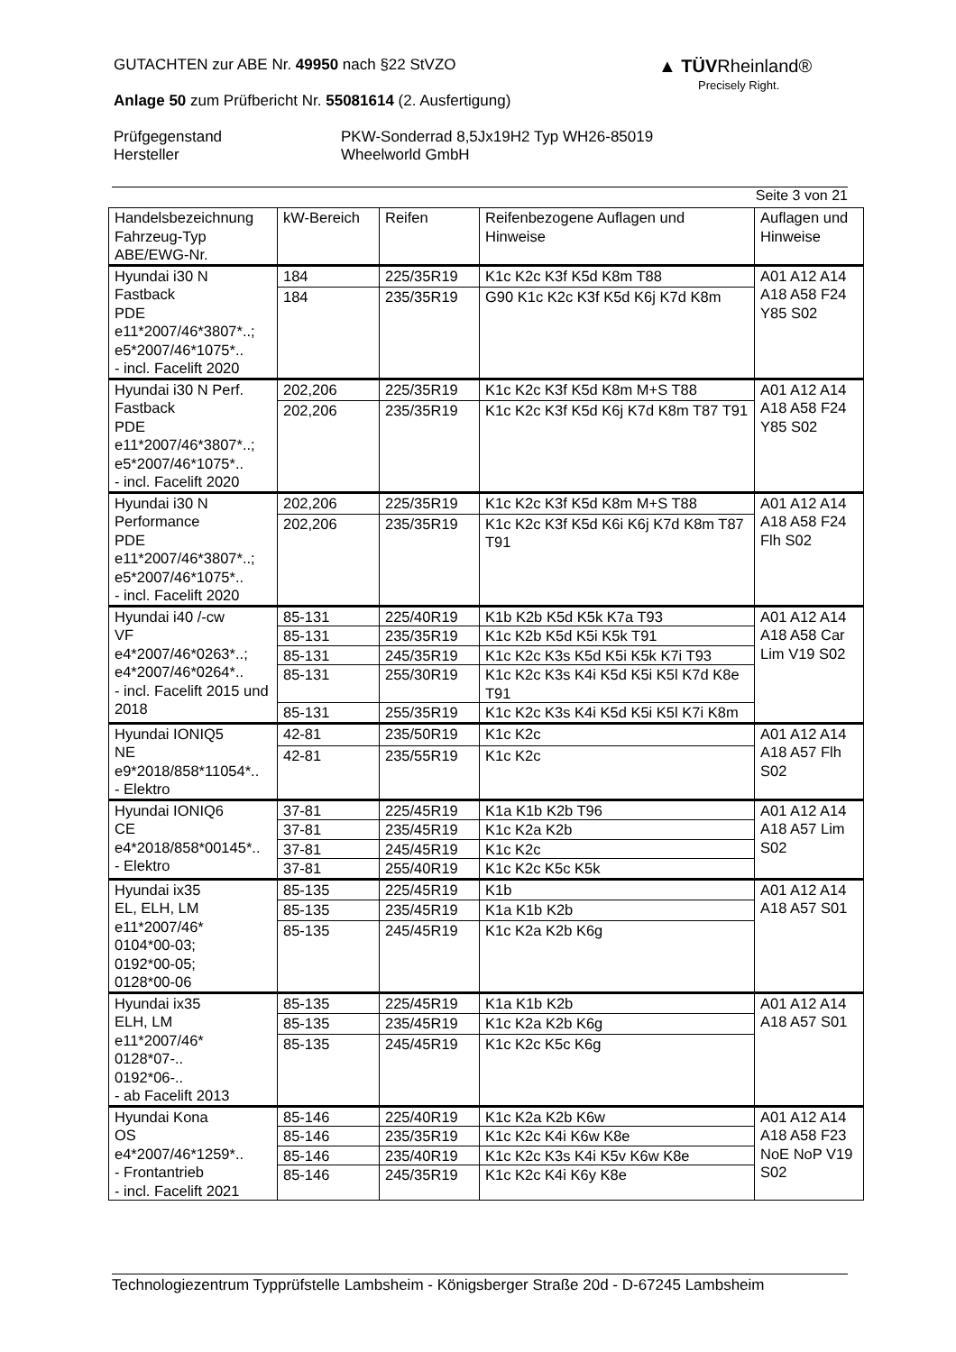GUTACHTEN zur ABE Nr. 49950 nach §22 StVZO
Anlage 50 zum Prüfbericht Nr. 55081614 (2. Ausfertigung)
Prüfgegenstand
Hersteller
PKW-Sonderrad 8,5Jx19H2 Typ WH26-85019
Wheelworld GmbH
▲ TÜV Rheinland®
Precisely Right.
Seite 3 von 21
| Handelsbezeichnung Fahrzeug-Typ ABE/EWG-Nr. | kW-Bereich | Reifen | Reifenbezogene Auflagen und Hinweise | Auflagen und Hinweise |
| --- | --- | --- | --- | --- |
| Hyundai i30 N Fastback PDE e11*2007/46*3807*..; e5*2007/46*1075*.. - incl. Facelift 2020 | 184 | 225/35R19 | K1c K2c K3f K5d K8m T88 | A01 A12 A14 A18 A58 F24 Y85 S02 |
| | 184 | 235/35R19 | G90 K1c K2c K3f K5d K6j K7d K8m | |
| Hyundai i30 N Perf. Fastback PDE e11*2007/46*3807*..; e5*2007/46*1075*.. - incl. Facelift 2020 | 202,206 | 225/35R19 | K1c K2c K3f K5d K8m M+S T88 | A01 A12 A14 A18 A58 F24 Y85 S02 |
| | 202,206 | 235/35R19 | K1c K2c K3f K5d K6j K7d K8m T87 T91 | |
| Hyundai i30 N Performance PDE e11*2007/46*3807*..; e5*2007/46*1075*.. - incl. Facelift 2020 | 202,206 | 225/35R19 | K1c K2c K3f K5d K8m M+S T88 | A01 A12 A14 A18 A58 F24 Flh S02 |
| | 202,206 | 235/35R19 | K1c K2c K3f K5d K6i K6j K7d K8m T87 T91 | |
| Hyundai i40 /-cw VF e4*2007/46*0263*..; e4*2007/46*0264*.. - incl. Facelift 2015 und 2018 | 85-131 | 225/40R19 | K1b K2b K5d K5k K7a T93 | A01 A12 A14 A18 A58 Car Lim V19 S02 |
| | 85-131 | 235/35R19 | K1c K2b K5d K5i K5k T91 | |
| | 85-131 | 245/35R19 | K1c K2c K3s K5d K5i K5k K7i T93 | |
| | 85-131 | 255/30R19 | K1c K2c K3s K4i K5d K5i K5l K7d K8e T91 | |
| | 85-131 | 255/35R19 | K1c K2c K3s K4i K5d K5i K5l K7i K8m | |
| Hyundai IONIQ5 NE e9*2018/858*11054*.. - Elektro | 42-81 | 235/50R19 | K1c K2c | A01 A12 A14 A18 A57 Flh S02 |
| | 42-81 | 235/55R19 | K1c K2c | |
| Hyundai IONIQ6 CE e4*2018/858*00145*.. - Elektro | 37-81 | 225/45R19 | K1a K1b K2b T96 | A01 A12 A14 A18 A57 Lim S02 |
| | 37-81 | 235/45R19 | K1c K2a K2b | |
| | 37-81 | 245/45R19 | K1c K2c | |
| | 37-81 | 255/40R19 | K1c K2c K5c K5k | |
| Hyundai ix35 EL, ELH, LM e11*2007/46* 0104*00-03; 0192*00-05; 0128*00-06 | 85-135 | 225/45R19 | K1b | A01 A12 A14 A18 A57 S01 |
| | 85-135 | 235/45R19 | K1a K1b K2b | |
| | 85-135 | 245/45R19 | K1c K2a K2b K6g | |
| Hyundai ix35 ELH, LM e11*2007/46* 0128*07-.. 0192*06-.. - ab Facelift 2013 | 85-135 | 225/45R19 | K1a K1b K2b | A01 A12 A14 A18 A57 S01 |
| | 85-135 | 235/45R19 | K1c K2a K2b K6g | |
| | 85-135 | 245/45R19 | K1c K2c K5c K6g | |
| Hyundai Kona OS e4*2007/46*1259*.. - Frontantrieb - incl. Facelift 2021 | 85-146 | 225/40R19 | K1c K2a K2b K6w | A01 A12 A14 A18 A58 F23 NoE NoP V19 S02 |
| | 85-146 | 235/35R19 | K1c K2c K4i K6w K8e | |
| | 85-146 | 235/40R19 | K1c K2c K3s K4i K5v K6w K8e | |
| | 85-146 | 245/35R19 | K1c K2c K4i K6y K8e | |
Technologiezentrum Typprüfstelle Lambsheim - Königsberger Straße 20d - D-67245 Lambsheim